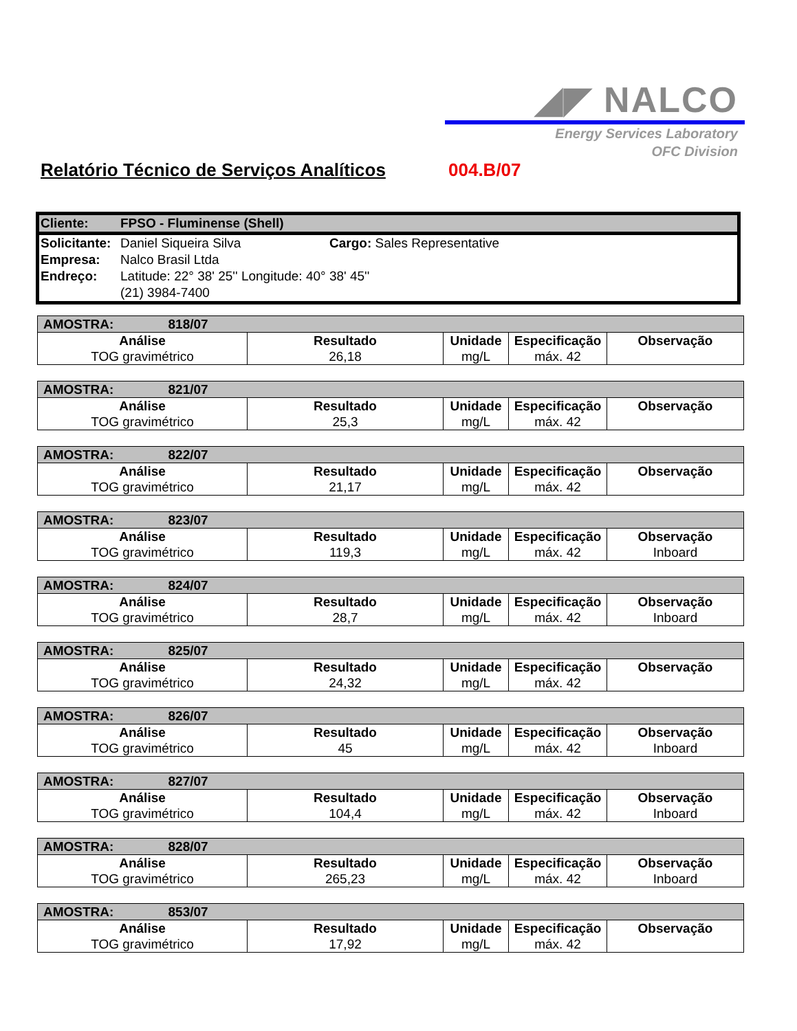◢◤ NALCO
Energy Services Laboratory
OFC Division
Relatório Técnico de Serviços Analíticos
004.B/07
| Cliente: | FPSO - Fluminense (Shell) | |
| Solicitante: | Daniel Siqueira Silva | Cargo: Sales Representative |
| Empresa: | Nalco Brasil Ltda | |
| Endreço: | Latitude: 22° 38' 25'' Longitude: 40° 38' 45'' | |
| | (21) 3984-7400 | |
| AMOSTRA: 818/07 | | | | |
| Análise | Resultado | Unidade | Especificação | Observação |
| TOG gravimétrico | 26,18 | mg/L | máx. 42 | |
| AMOSTRA: 821/07 | | | | |
| Análise | Resultado | Unidade | Especificação | Observação |
| TOG gravimétrico | 25,3 | mg/L | máx. 42 | |
| AMOSTRA: 822/07 | | | | |
| Análise | Resultado | Unidade | Especificação | Observação |
| TOG gravimétrico | 21,17 | mg/L | máx. 42 | |
| AMOSTRA: 823/07 | | | | |
| Análise | Resultado | Unidade | Especificação | Observação |
| TOG gravimétrico | 119,3 | mg/L | máx. 42 | Inboard |
| AMOSTRA: 824/07 | | | | |
| Análise | Resultado | Unidade | Especificação | Observação |
| TOG gravimétrico | 28,7 | mg/L | máx. 42 | Inboard |
| AMOSTRA: 825/07 | | | | |
| Análise | Resultado | Unidade | Especificação | Observação |
| TOG gravimétrico | 24,32 | mg/L | máx. 42 | |
| AMOSTRA: 826/07 | | | | |
| Análise | Resultado | Unidade | Especificação | Observação |
| TOG gravimétrico | 45 | mg/L | máx. 42 | Inboard |
| AMOSTRA: 827/07 | | | | |
| Análise | Resultado | Unidade | Especificação | Observação |
| TOG gravimétrico | 104,4 | mg/L | máx. 42 | Inboard |
| AMOSTRA: 828/07 | | | | |
| Análise | Resultado | Unidade | Especificação | Observação |
| TOG gravimétrico | 265,23 | mg/L | máx. 42 | Inboard |
| AMOSTRA: 853/07 | | | | |
| Análise | Resultado | Unidade | Especificação | Observação |
| TOG gravimétrico | 17,92 | mg/L | máx. 42 | |